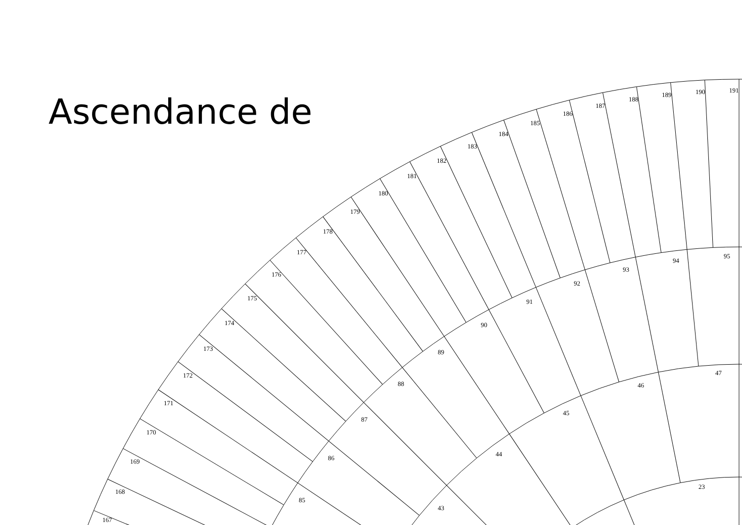Ascendance de
191
190
189
188
187
186
185
184
183
182
181
180
179
178
177
176
175
174
173
172
171
170
169
168
167
95
94
93
92
91
90
89
88
87
86
85
47
46
45
44
43
23